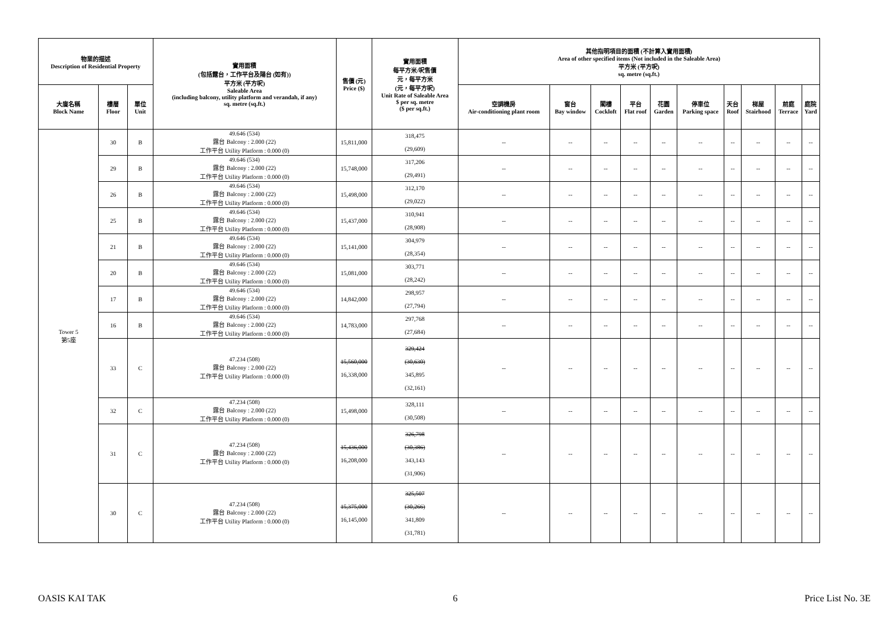| 物業的描述 Description of Residential Property | | | 實用面積 (包括露台，工作平台及陽台 (如有)) 平方米 (平方呎) Saleable Area (including balcony, utility platform and verandah, if any) sq. metre (sq.ft.) | 售價 (元) Price ($) | 實用面積 每平方米/呎售價 元，每平方米 (元，每平方呎) Unit Rate of Saleable Area $ per sq. metre ($ per sq.ft.) | 其他指明項目的面積 (不計算入實用面積) Area of other specified items (Not included in the Saleable Area) 平方米 (平方呎) sq. metre (sq.ft.) | | | | | | | | | |
| --- | --- | --- | --- | --- | --- | --- | --- | --- | --- | --- | --- | --- | --- | --- | --- |
| 大廈名稱 Block Name | 樓層 Floor | 單位 Unit | | | | 空調機房 Air-conditioning plant room | 窗台 Bay window | 閣樓 Cockloft | 平台 Flat roof | 花園 Garden | 停車位 Parking space | 天台 Roof | 梯屋 Stairhood | 前庭 Terrace | 庭院 Yard |
| Tower 5 第5座 | 30 | B | 49.646 (534) 露台 Balcony : 2.000 (22) 工作平台 Utility Platform : 0.000 (0) | 15,811,000 | 318,475 (29,609) | -- | -- | -- | -- | -- | -- | -- | -- | -- | -- |
| | 29 | B | 49.646 (534) 露台 Balcony : 2.000 (22) 工作平台 Utility Platform : 0.000 (0) | 15,748,000 | 317,206 (29,491) | -- | -- | -- | -- | -- | -- | -- | -- | -- | -- |
| | 26 | B | 49.646 (534) 露台 Balcony : 2.000 (22) 工作平台 Utility Platform : 0.000 (0) | 15,498,000 | 312,170 (29,022) | -- | -- | -- | -- | -- | -- | -- | -- | -- | -- |
| | 25 | B | 49.646 (534) 露台 Balcony : 2.000 (22) 工作平台 Utility Platform : 0.000 (0) | 15,437,000 | 310,941 (28,908) | -- | -- | -- | -- | -- | -- | -- | -- | -- | -- |
| | 21 | B | 49.646 (534) 露台 Balcony : 2.000 (22) 工作平台 Utility Platform : 0.000 (0) | 15,141,000 | 304,979 (28,354) | -- | -- | -- | -- | -- | -- | -- | -- | -- | -- |
| | 20 | B | 49.646 (534) 露台 Balcony : 2.000 (22) 工作平台 Utility Platform : 0.000 (0) | 15,081,000 | 303,771 (28,242) | -- | -- | -- | -- | -- | -- | -- | -- | -- | -- |
| | 17 | B | 49.646 (534) 露台 Balcony : 2.000 (22) 工作平台 Utility Platform : 0.000 (0) | 14,842,000 | 298,957 (27,794) | -- | -- | -- | -- | -- | -- | -- | -- | -- | -- |
| | 16 | B | 49.646 (534) 露台 Balcony : 2.000 (22) 工作平台 Utility Platform : 0.000 (0) | 14,783,000 | 297,768 (27,684) | -- | -- | -- | -- | -- | -- | -- | -- | -- | -- |
| | 33 | C | 47.234 (508) 露台 Balcony : 2.000 (22) 工作平台 Utility Platform : 0.000 (0) | 15,560,000 16,338,000 | 329,424 (30,630) 345,895 (32,161) | -- | -- | -- | -- | -- | -- | -- | -- | -- | -- |
| | 32 | C | 47.234 (508) 露台 Balcony : 2.000 (22) 工作平台 Utility Platform : 0.000 (0) | 15,498,000 | 328,111 (30,508) | -- | -- | -- | -- | -- | -- | -- | -- | -- | -- |
| | 31 | C | 47.234 (508) 露台 Balcony : 2.000 (22) 工作平台 Utility Platform : 0.000 (0) | 15,436,000 16,208,000 | 326,798 (30,386) 343,143 (31,906) | -- | -- | -- | -- | -- | -- | -- | -- | -- | -- |
| | 30 | C | 47.234 (508) 露台 Balcony : 2.000 (22) 工作平台 Utility Platform : 0.000 (0) | 15,375,000 16,145,000 | 325,507 (30,266) 341,809 (31,781) | -- | -- | -- | -- | -- | -- | -- | -- | -- | -- |
OASIS KAI TAK 6 Price List No. 3E